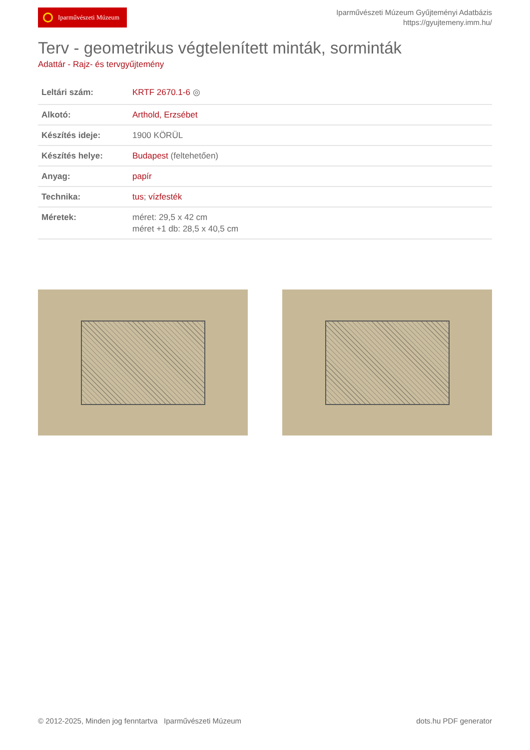Iparművészeti Múzeum
Iparművészeti Múzeum Gyűjteményi Adatbázis
https://gyujtemeny.imm.hu/
Terv - geometrikus végtelenített minták, sorminták
Adattár - Rajz- és tervgyűjtemény
| Leltári szám: | KRTF 2670.1-6 ◎ |
| Alkotó: | Arthold, Erzsébet |
| Készítés ideje: | 1900 KÖRÜL |
| Készítés helye: | Budapest (feltehetően) |
| Anyag: | papír |
| Technika: | tus ; vízfesték |
| Méretek: | méret: 29,5 x 42 cm méret +1 db: 28,5 x 40,5 cm |
© 2012-2025, Minden jog fenntartva Iparművészeti Múzeum
dots.hu PDF generator